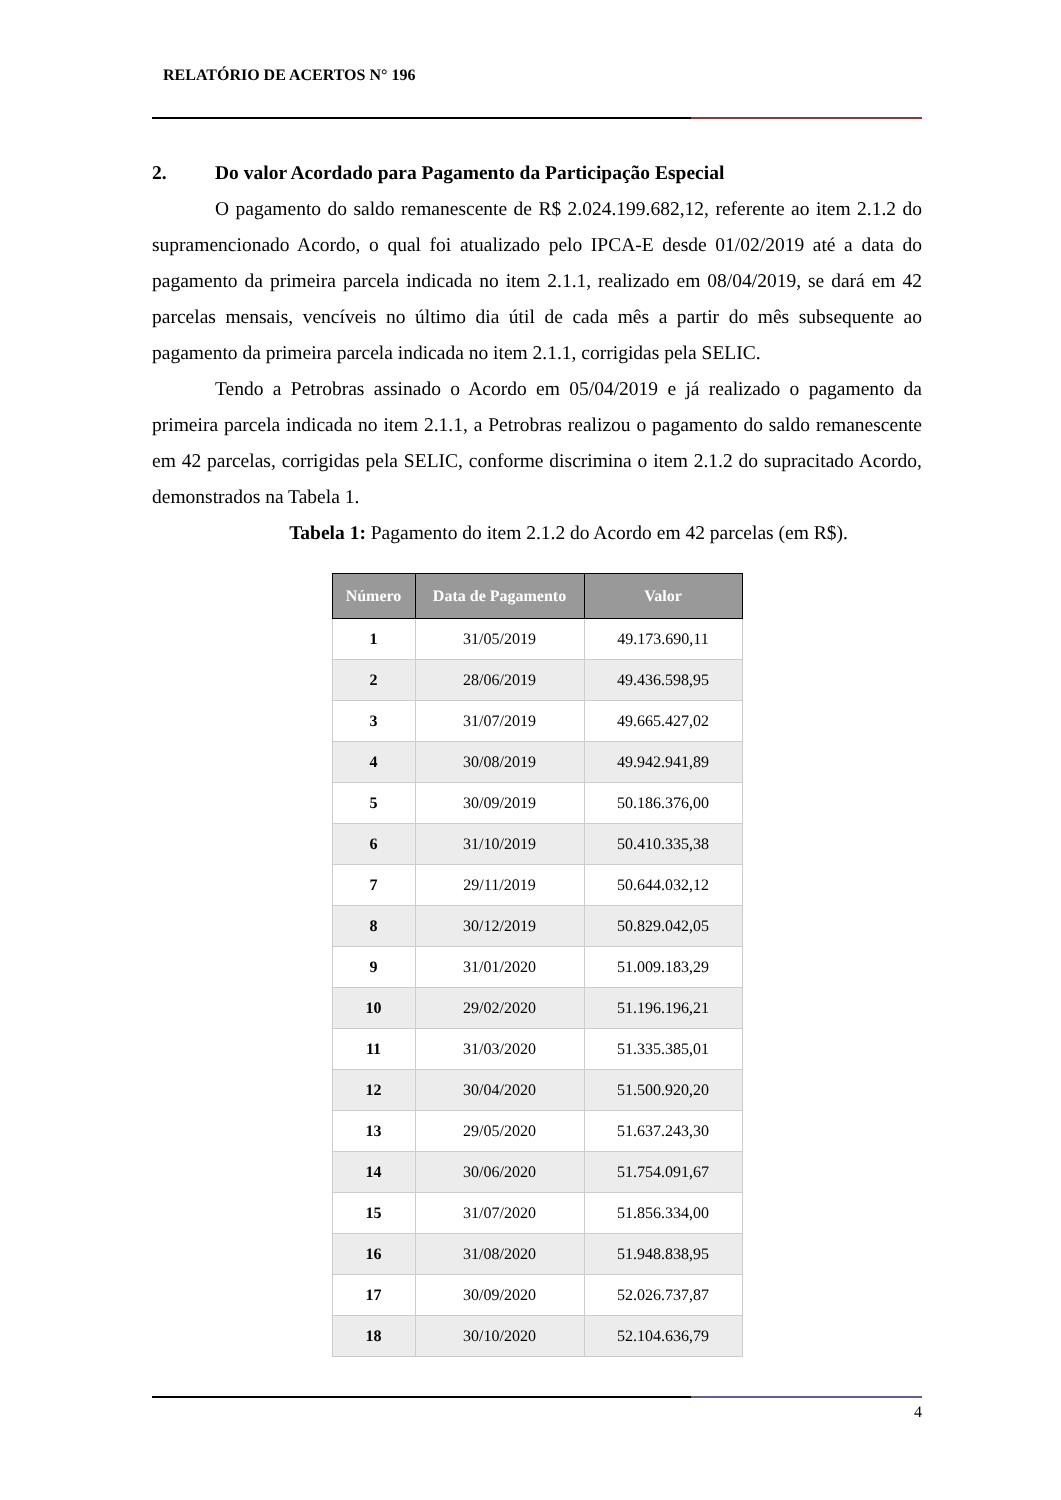RELATÓRIO DE ACERTOS N° 196
2. Do valor Acordado para Pagamento da Participação Especial
O pagamento do saldo remanescente de R$ 2.024.199.682,12, referente ao item 2.1.2 do supramencionado Acordo, o qual foi atualizado pelo IPCA-E desde 01/02/2019 até a data do pagamento da primeira parcela indicada no item 2.1.1, realizado em 08/04/2019, se dará em 42 parcelas mensais, vencíveis no último dia útil de cada mês a partir do mês subsequente ao pagamento da primeira parcela indicada no item 2.1.1, corrigidas pela SELIC.
Tendo a Petrobras assinado o Acordo em 05/04/2019 e já realizado o pagamento da primeira parcela indicada no item 2.1.1, a Petrobras realizou o pagamento do saldo remanescente em 42 parcelas, corrigidas pela SELIC, conforme discrimina o item 2.1.2 do supracitado Acordo, demonstrados na Tabela 1.
Tabela 1: Pagamento do item 2.1.2 do Acordo em 42 parcelas (em R$).
| Número | Data de Pagamento | Valor |
| --- | --- | --- |
| 1 | 31/05/2019 | 49.173.690,11 |
| 2 | 28/06/2019 | 49.436.598,95 |
| 3 | 31/07/2019 | 49.665.427,02 |
| 4 | 30/08/2019 | 49.942.941,89 |
| 5 | 30/09/2019 | 50.186.376,00 |
| 6 | 31/10/2019 | 50.410.335,38 |
| 7 | 29/11/2019 | 50.644.032,12 |
| 8 | 30/12/2019 | 50.829.042,05 |
| 9 | 31/01/2020 | 51.009.183,29 |
| 10 | 29/02/2020 | 51.196.196,21 |
| 11 | 31/03/2020 | 51.335.385,01 |
| 12 | 30/04/2020 | 51.500.920,20 |
| 13 | 29/05/2020 | 51.637.243,30 |
| 14 | 30/06/2020 | 51.754.091,67 |
| 15 | 31/07/2020 | 51.856.334,00 |
| 16 | 31/08/2020 | 51.948.838,95 |
| 17 | 30/09/2020 | 52.026.737,87 |
| 18 | 30/10/2020 | 52.104.636,79 |
4